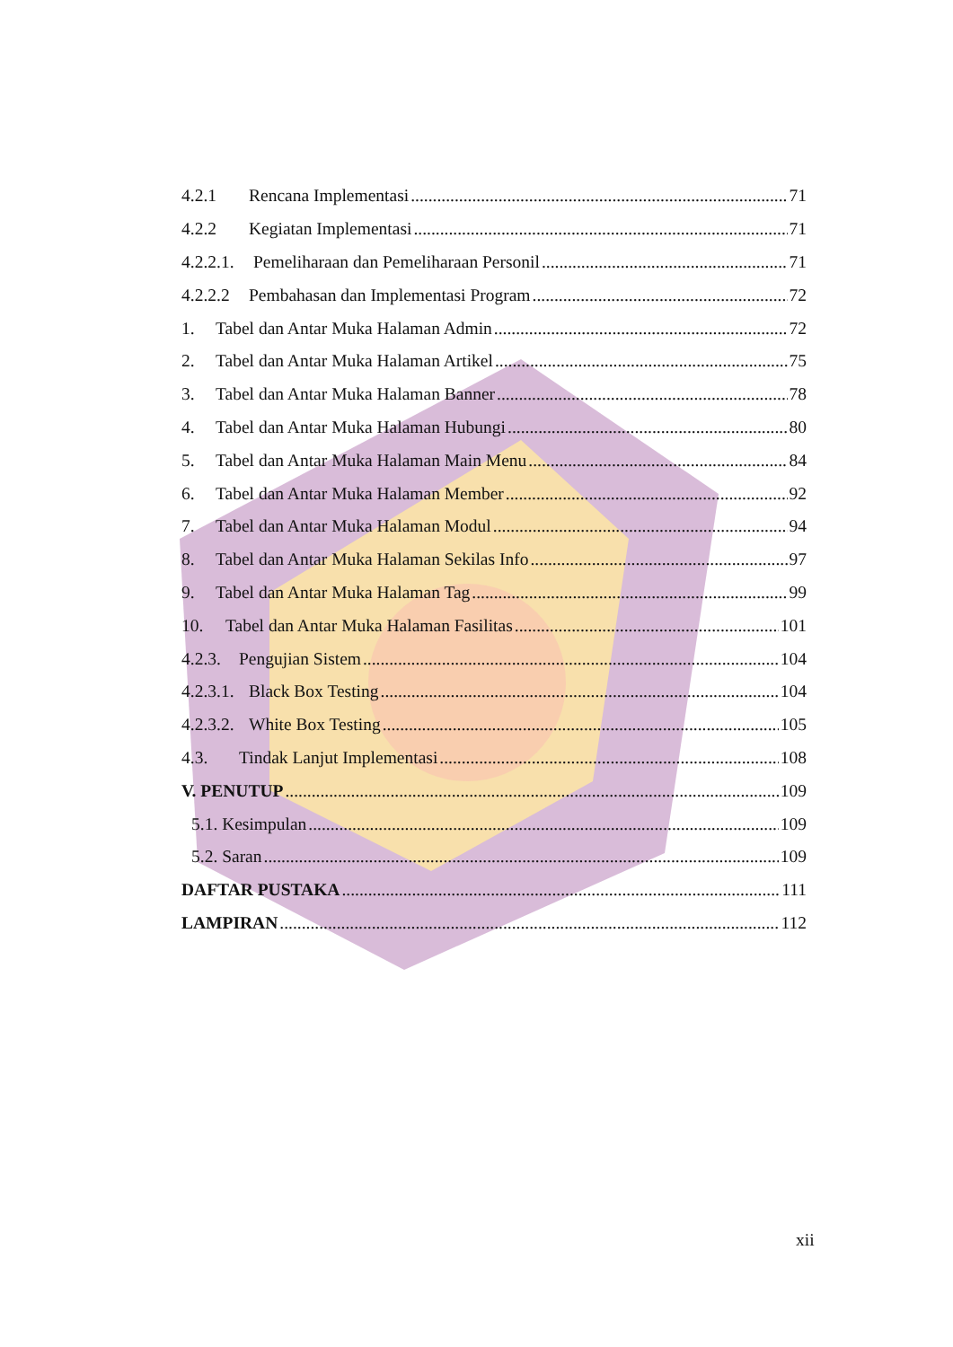4.2.1 Rencana Implementasi 71
4.2.2 Kegiatan Implementasi 71
4.2.2.1. Pemeliharaan dan Pemeliharaan Personil 71
4.2.2.2 Pembahasan dan Implementasi Program 72
1. Tabel dan Antar Muka Halaman Admin 72
2. Tabel dan Antar Muka Halaman Artikel 75
3. Tabel dan Antar Muka Halaman Banner 78
4. Tabel dan Antar Muka Halaman Hubungi 80
5. Tabel dan Antar Muka Halaman Main Menu 84
6. Tabel dan Antar Muka Halaman Member 92
7. Tabel dan Antar Muka Halaman Modul 94
8. Tabel dan Antar Muka Halaman Sekilas Info 97
9. Tabel dan Antar Muka Halaman Tag 99
10. Tabel dan Antar Muka Halaman Fasilitas 101
4.2.3. Pengujian Sistem 104
4.2.3.1. Black Box Testing 104
4.2.3.2. White Box Testing 105
4.3. Tindak Lanjut Implementasi 108
V. PENUTUP 109
5.1. Kesimpulan 109
5.2. Saran 109
DAFTAR PUSTAKA 111
LAMPIRAN 112
xii